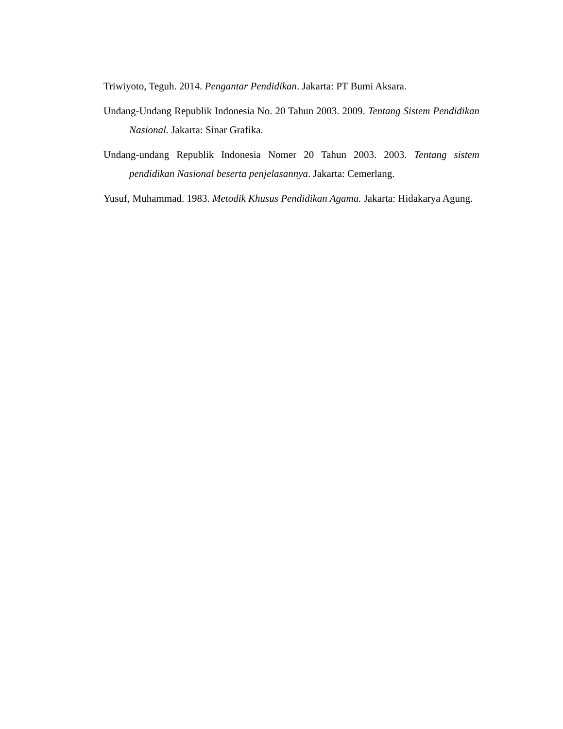Triwiyoto, Teguh. 2014. Pengantar Pendidikan. Jakarta: PT Bumi Aksara.
Undang-Undang Republik Indonesia No. 20 Tahun 2003. 2009. Tentang Sistem Pendidikan Nasional. Jakarta: Sinar Grafika.
Undang-undang Republik Indonesia Nomer 20 Tahun 2003. 2003. Tentang sistem pendidikan Nasional beserta penjelasannya. Jakarta: Cemerlang.
Yusuf, Muhammad. 1983. Metodik Khusus Pendidikan Agama. Jakarta: Hidakarya Agung.